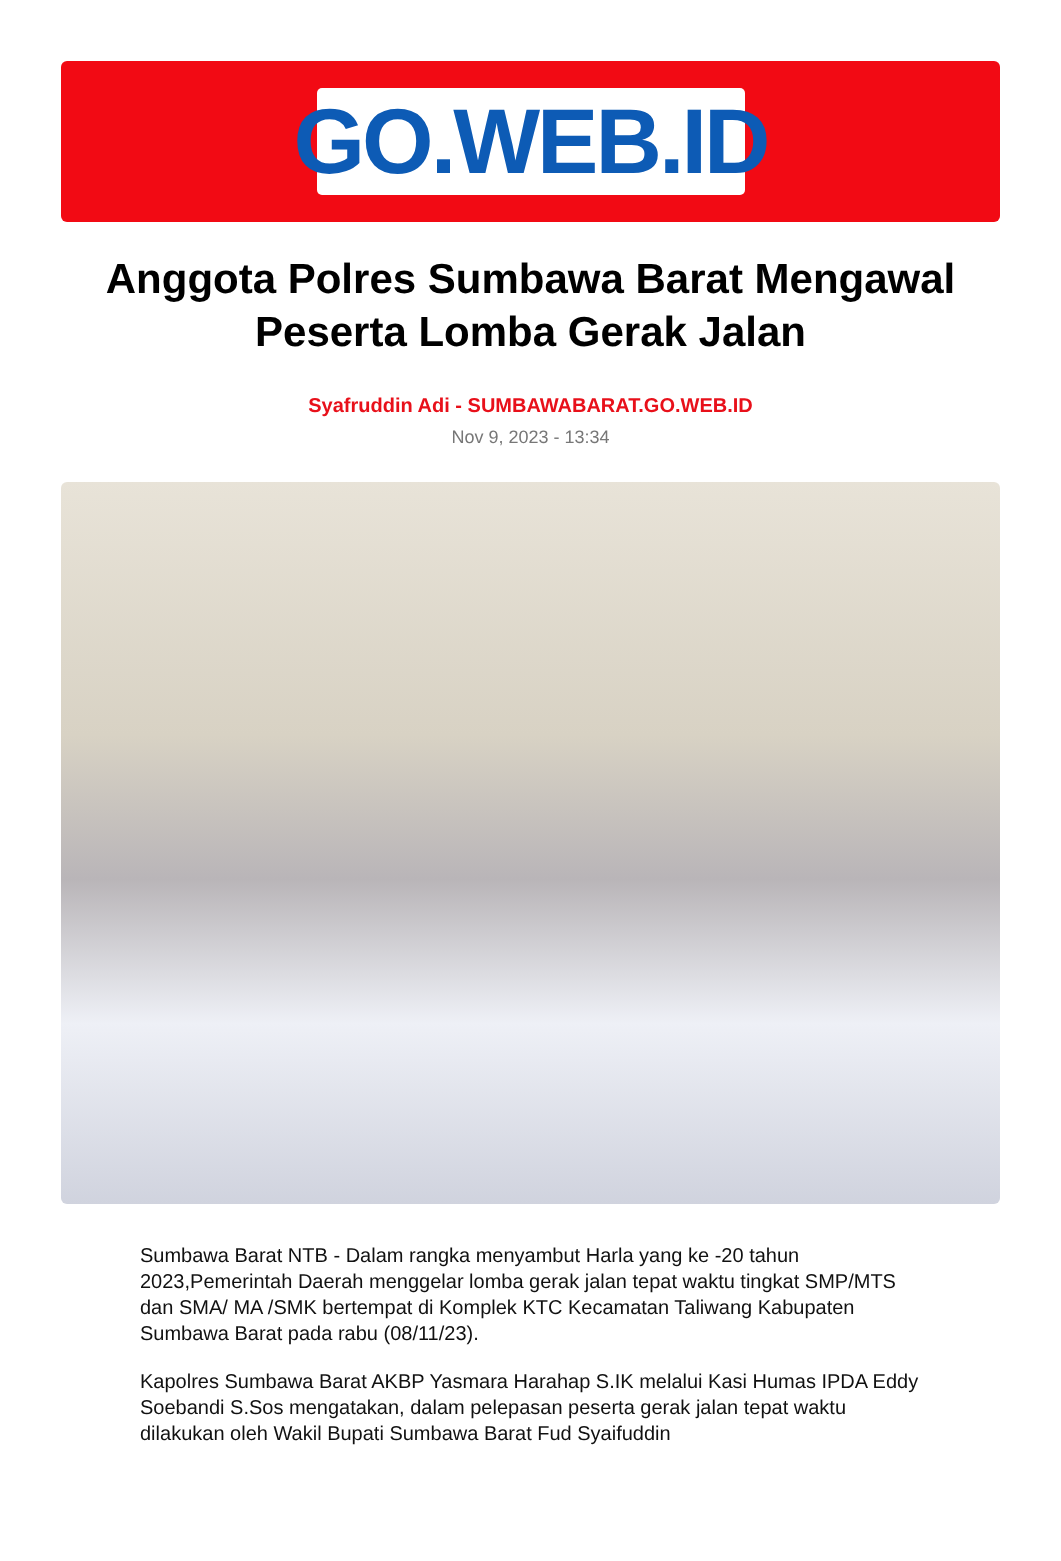GO.WEB.ID
Anggota Polres Sumbawa Barat Mengawal Peserta Lomba Gerak Jalan
Syafruddin Adi - SUMBAWABARAT.GO.WEB.ID
Nov 9, 2023 - 13:34
Sumbawa Barat NTB - Dalam rangka menyambut Harla yang ke -20 tahun 2023,Pemerintah Daerah menggelar lomba gerak jalan tepat waktu tingkat SMP/MTS dan SMA/ MA /SMK bertempat di Komplek KTC Kecamatan Taliwang Kabupaten Sumbawa Barat pada rabu (08/11/23).
Kapolres Sumbawa Barat AKBP Yasmara Harahap S.IK melalui Kasi Humas IPDA Eddy Soebandi S.Sos mengatakan, dalam pelepasan peserta gerak jalan tepat waktu dilakukan oleh Wakil Bupati Sumbawa Barat Fud Syaifuddin